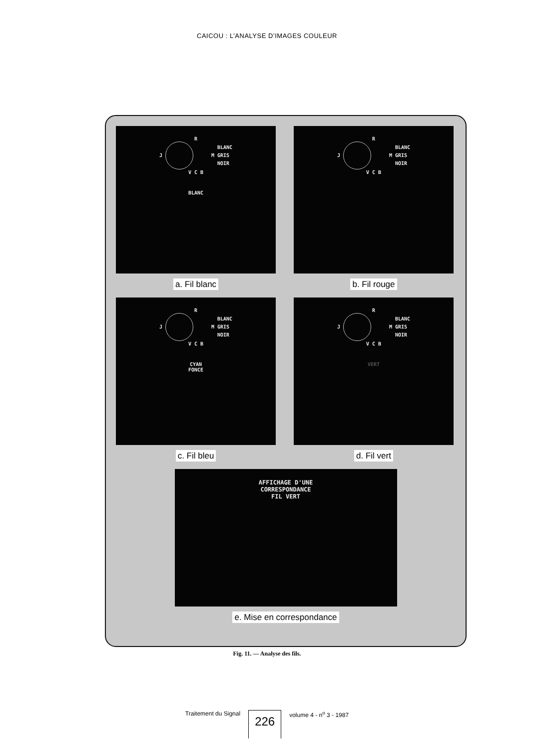CAICOU : L’ANALYSE D’IMAGES COULEUR
R
J M
BLANC
GRIS
NOIR
V C B
BLANC
a. Fil blanc
R
J M
BLANC
GRIS
NOIR
V C B
b. Fil rouge
R
J M
BLANC
GRIS
NOIR
V C B
CYAN
FONCE
c. Fil bleu
R
J M
BLANC
GRIS
NOIR
V C B
VERT
d. Fil vert
AFFICHAGE D'UNE
CORRESPONDANCE
FIL VERT
e. Mise en correspondance
Fig. 11. — Analyse des fils.
Traitement du Signal 226 volume 4 - n<sup>o</sup> 3 - 1987